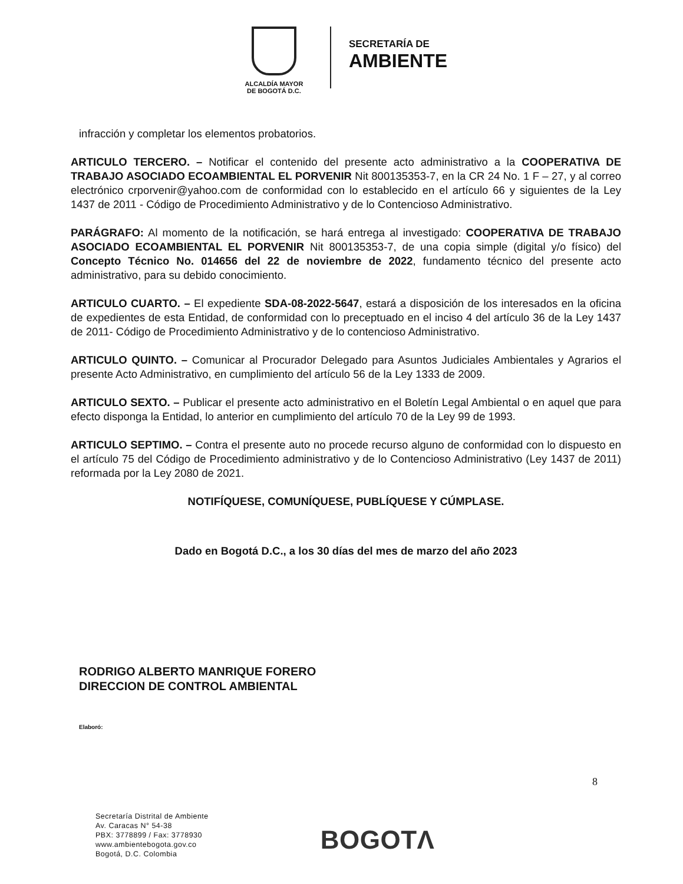ALCALDÍA MAYOR
DE BOGOTÁ D.C.
SECRETARÍA DE
AMBIENTE
infracción y completar los elementos probatorios.
ARTICULO TERCERO. – Notificar el contenido del presente acto administrativo a la COOPERATIVA DE TRABAJO ASOCIADO ECOAMBIENTAL EL PORVENIR Nit 800135353-7, en la CR 24 No. 1 F – 27, y al correo electrónico crporvenir@yahoo.com de conformidad con lo establecido en el artículo 66 y siguientes de la Ley 1437 de 2011 - Código de Procedimiento Administrativo y de lo Contencioso Administrativo.
PARÁGRAFO: Al momento de la notificación, se hará entrega al investigado: COOPERATIVA DE TRABAJO ASOCIADO ECOAMBIENTAL EL PORVENIR Nit 800135353-7, de una copia simple (digital y/o físico) del Concepto Técnico No. 014656 del 22 de noviembre de 2022, fundamento técnico del presente acto administrativo, para su debido conocimiento.
ARTICULO CUARTO. – El expediente SDA-08-2022-5647, estará a disposición de los interesados en la oficina de expedientes de esta Entidad, de conformidad con lo preceptuado en el inciso 4 del artículo 36 de la Ley 1437 de 2011- Código de Procedimiento Administrativo y de lo contencioso Administrativo.
ARTICULO QUINTO. – Comunicar al Procurador Delegado para Asuntos Judiciales Ambientales y Agrarios el presente Acto Administrativo, en cumplimiento del artículo 56 de la Ley 1333 de 2009.
ARTICULO SEXTO. – Publicar el presente acto administrativo en el Boletín Legal Ambiental o en aquel que para efecto disponga la Entidad, lo anterior en cumplimiento del artículo 70 de la Ley 99 de 1993.
ARTICULO SEPTIMO. – Contra el presente auto no procede recurso alguno de conformidad con lo dispuesto en el artículo 75 del Código de Procedimiento administrativo y de lo Contencioso Administrativo (Ley 1437 de 2011) reformada por la Ley 2080 de 2021.
NOTIFÍQUESE, COMUNÍQUESE, PUBLÍQUESE Y CÚMPLASE.
Dado en Bogotá D.C., a los 30 días del mes de marzo del año 2023
RODRIGO ALBERTO MANRIQUE FORERO
DIRECCION DE CONTROL AMBIENTAL
Elaboró:
8
Secretaría Distrital de Ambiente
Av. Caracas N° 54-38
PBX: 3778899 / Fax: 3778930
www.ambientebogota.gov.co
Bogotá, D.C. Colombia
BOGOTΛ